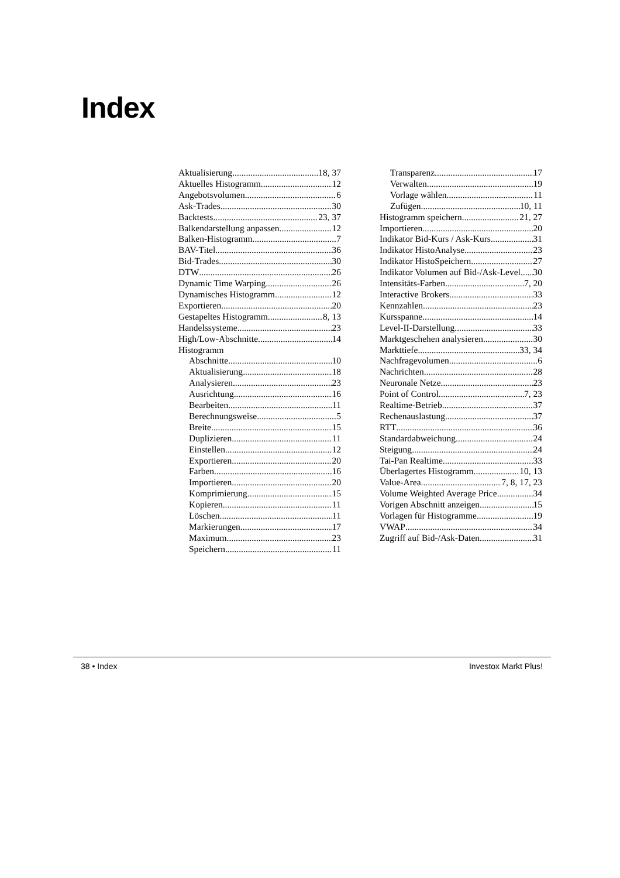Index
Aktualisierung 18, 37
Aktuelles Histogramm 12
Angebotsvolumen 6
Ask-Trades 30
Backtests 23, 37
Balkendarstellung anpassen 12
Balken-Histogramm 7
BAV-Titel 36
Bid-Trades 30
DTW 26
Dynamic Time Warping 26
Dynamisches Histogramm 12
Exportieren 20
Gestapeltes Histogramm 8, 13
Handelssysteme 23
High/Low-Abschnitte 14
Histogramm
Abschnitte 10
Aktualisierung 18
Analysieren 23
Ausrichtung 16
Bearbeiten 11
Berechnungsweise 5
Breite 15
Duplizieren 11
Einstellen 12
Exportieren 20
Farben 16
Importieren 20
Komprimierung 15
Kopieren 11
Löschen 11
Markierungen 17
Maximum 23
Speichern 11
Transparenz 17
Verwalten 19
Vorlage wählen 11
Zufügen 10, 11
Histogramm speichern 21, 27
Importieren 20
Indikator Bid-Kurs / Ask-Kurs 31
Indikator HistoAnalyse 23
Indikator HistoSpeichern 27
Indikator Volumen auf Bid-/Ask-Level 30
Intensitäts-Farben 7, 20
Interactive Brokers 33
Kennzahlen 23
Kursspanne 14
Level-II-Darstellung 33
Marktgeschehen analysieren 30
Markttiefe 33, 34
Nachfragevolumen 6
Nachrichten 28
Neuronale Netze 23
Point of Control 7, 23
Realtime-Betrieb 37
Rechenauslastung 37
RTT 36
Standardabweichung 24
Steigung 24
Tai-Pan Realtime 33
Überlagertes Histogramm 10, 13
Value-Area 7, 8, 17, 23
Volume Weighted Average Price 34
Vorigen Abschnitt anzeigen 15
Vorlagen für Histogramme 19
VWAP 34
Zugriff auf Bid-/Ask-Daten 31
38 • Index Investox Markt Plus!